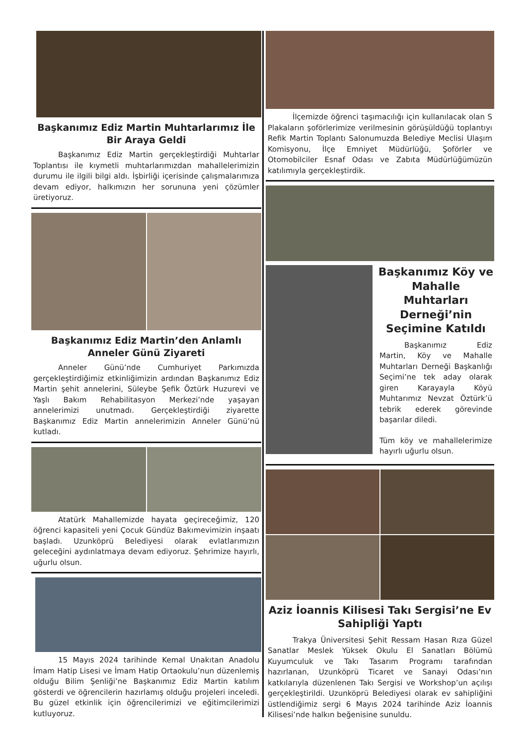Başkanımız Ediz Martin Muhtarlarımız İle Bir Araya Geldi
Başkanımız Ediz Martin gerçekleştirdiği Muhtarlar Toplantısı ile kıymetli muhtarlarımızdan mahallelerimizin durumu ile ilgili bilgi aldı. İşbirliği içerisinde çalışmalarımıza devam ediyor, halkımızın her sorununa yeni çözümler üretiyoruz.
Başkanımız Ediz Martin’den Anlamlı Anneler Günü Ziyareti
Anneler Günü’nde Cumhuriyet Parkımızda gerçekleştirdiğimiz etkinliğimizin ardından Başkanımız Ediz Martin şehit annelerini, Süleybe Şefik Öztürk Huzurevi ve Yaşlı Bakım Rehabilitasyon Merkezi’nde yaşayan annelerimizi unutmadı. Gerçekleştirdiği ziyarette Başkanımız Ediz Martin annelerimizin Anneler Günü’nü kutladı.
Atatürk Mahallemizde hayata geçireceğimiz, 120 öğrenci kapasiteli yeni Çocuk Gündüz Bakımevimizin inşaatı başladı. Uzunköprü Belediyesi olarak evlatlarımızın geleceğini aydınlatmaya devam ediyoruz. Şehrimize hayırlı, uğurlu olsun.
15 Mayıs 2024 tarihinde Kemal Unakıtan Anadolu İmam Hatip Lisesi ve İmam Hatip Ortaokulu’nun düzenlemiş olduğu Bilim Şenliği’ne Başkanımız Ediz Martin katılım gösterdi ve öğrencilerin hazırlamış olduğu projeleri inceledi. Bu güzel etkinlik için öğrencilerimizi ve eğitimcilerimizi kutluyoruz.
İlçemizde öğrenci taşımacılığı için kullanılacak olan S Plakaların şoförlerimize verilmesinin görüşüldüğü toplantıyı Refik Martin Toplantı Salonumuzda Belediye Meclisi Ulaşım Komisyonu, İlçe Emniyet Müdürlüğü, Şoförler ve Otomobilciler Esnaf Odası ve Zabıta Müdürlüğümüzün katılımıyla gerçekleştirdik.
Başkanımız Köy ve Mahalle Muhtarları Derneği’nin Seçimine Katıldı
Başkanımız Ediz Martin, Köy ve Mahalle Muhtarları Derneği Başkanlığı Seçimi’ne tek aday olarak giren Karayayla Köyü Muhtarımız Nevzat Öztürk’ü tebrik ederek görevinde başarılar diledi.
Tüm köy ve mahallelerimize hayırlı uğurlu olsun.
Aziz İoannis Kilisesi Takı Sergisi’ne Ev Sahipliği Yaptı
Trakya Üniversitesi Şehit Ressam Hasan Rıza Güzel Sanatlar Meslek Yüksek Okulu El Sanatları Bölümü Kuyumculuk ve Takı Tasarım Programı tarafından hazırlanan, Uzunköprü Ticaret ve Sanayi Odası’nın katkılarıyla düzenlenen Takı Sergisi ve Workshop’un açılışı gerçekleştirildi. Uzunköprü Belediyesi olarak ev sahipliğini üstlendiğimiz sergi 6 Mayıs 2024 tarihinde Aziz İoannis Kilisesi’nde halkın beğenisine sunuldu.